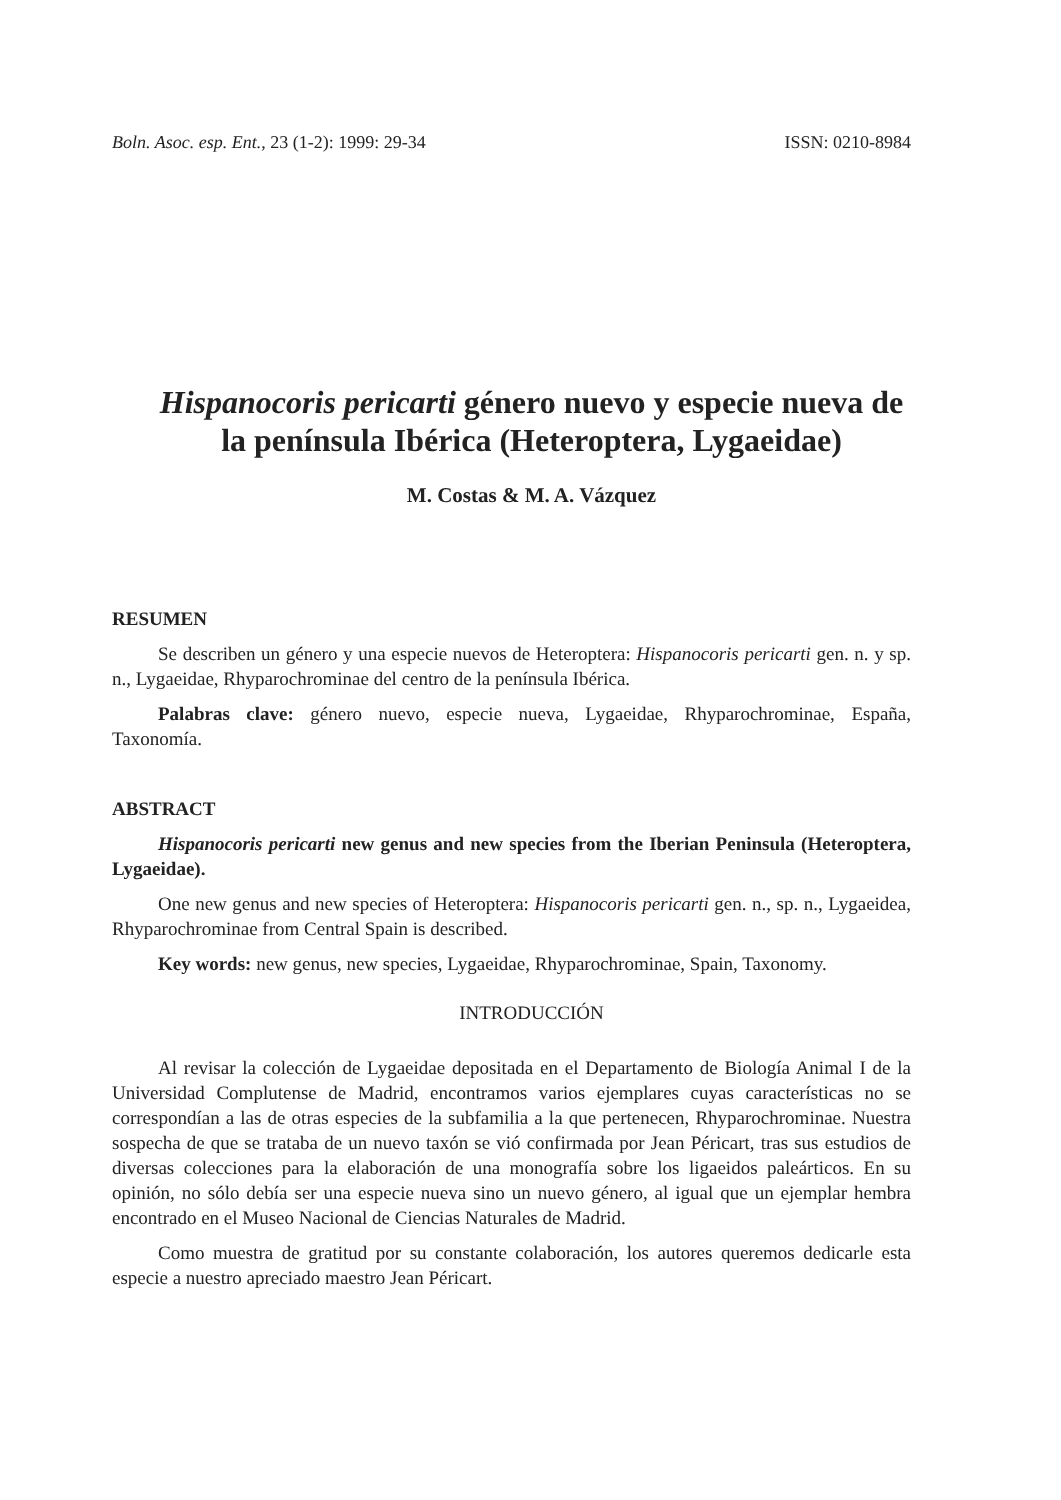Boln. Asoc. esp. Ent., 23 (1-2): 1999: 29-34 ISSN: 0210-8984
Hispanocoris pericarti género nuevo y especie nueva de la península Ibérica (Heteroptera, Lygaeidae)
M. Costas & M. A. Vázquez
RESUMEN
Se describen un género y una especie nuevos de Heteroptera: Hispanocoris pericarti gen. n. y sp. n., Lygaeidae, Rhyparochrominae del centro de la península Ibérica.
Palabras clave: género nuevo, especie nueva, Lygaeidae, Rhyparochrominae, España, Taxonomía.
ABSTRACT
Hispanocoris pericarti new genus and new species from the Iberian Peninsula (Heteroptera, Lygaeidae).
One new genus and new species of Heteroptera: Hispanocoris pericarti gen. n., sp. n., Lygaeidea, Rhyparochrominae from Central Spain is described.
Key words: new genus, new species, Lygaeidae, Rhyparochrominae, Spain, Taxonomy.
INTRODUCCIÓN
Al revisar la colección de Lygaeidae depositada en el Departamento de Biología Animal I de la Universidad Complutense de Madrid, encontramos varios ejemplares cuyas características no se correspondían a las de otras especies de la subfamilia a la que pertenecen, Rhyparochrominae. Nuestra sospecha de que se trataba de un nuevo taxón se vió confirmada por Jean Péricart, tras sus estudios de diversas colecciones para la elaboración de una monografía sobre los ligaeidos paleárticos. En su opinión, no sólo debía ser una especie nueva sino un nuevo género, al igual que un ejemplar hembra encontrado en el Museo Nacional de Ciencias Naturales de Madrid.
Como muestra de gratitud por su constante colaboración, los autores queremos dedicarle esta especie a nuestro apreciado maestro Jean Péricart.